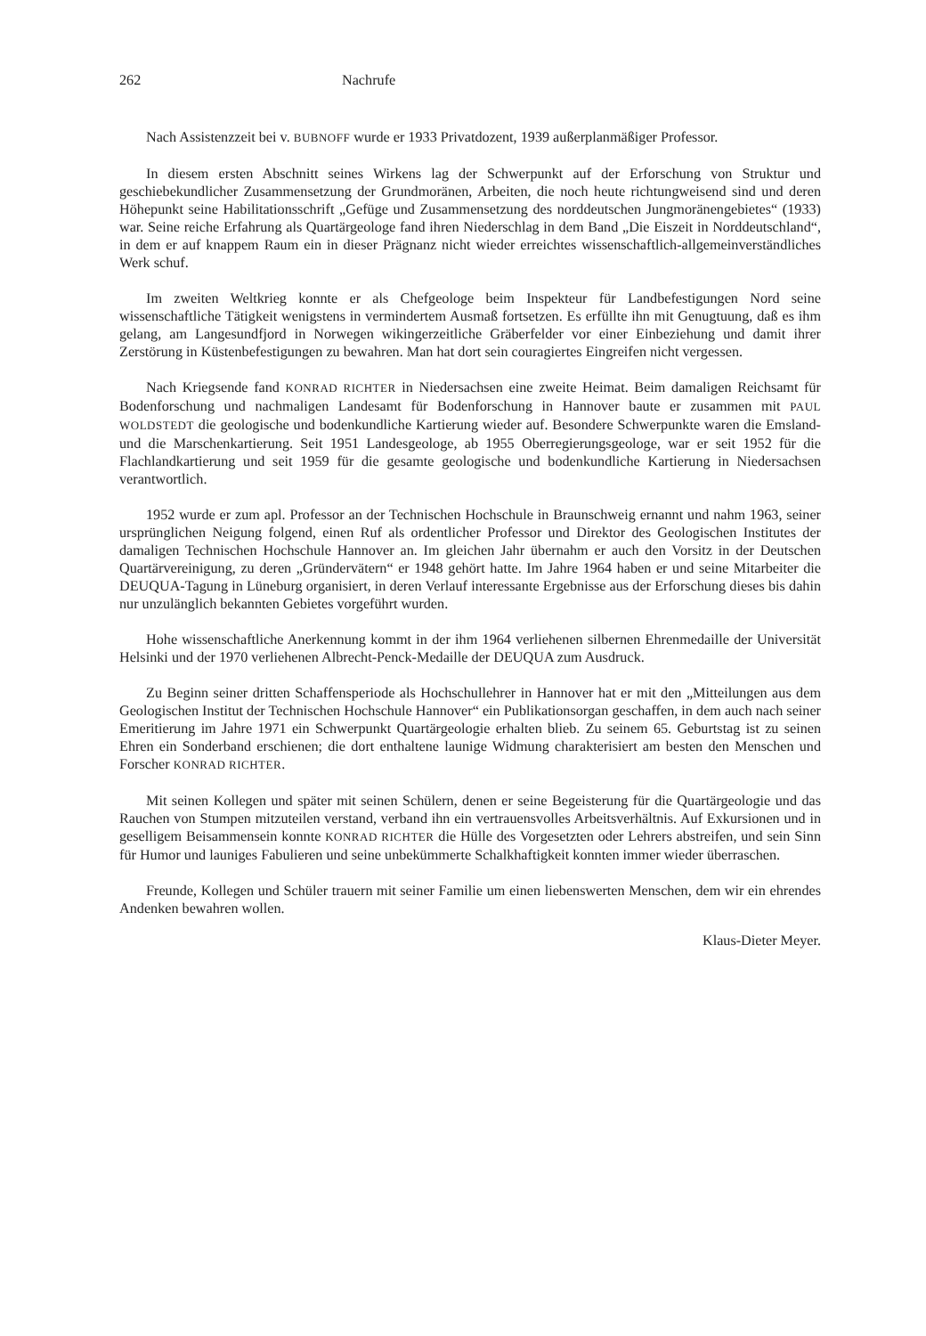262 Nachrufe
Nach Assistenzzeit bei v. BUBNOFF wurde er 1933 Privatdozent, 1939 außerplanmäßiger Professor.
In diesem ersten Abschnitt seines Wirkens lag der Schwerpunkt auf der Erforschung von Struktur und geschiebekundlicher Zusammensetzung der Grundmoränen, Arbeiten, die noch heute richtungweisend sind und deren Höhepunkt seine Habilitationsschrift „Gefüge und Zusammensetzung des norddeutschen Jungmoränengebietes“ (1933) war. Seine reiche Erfahrung als Quartärgeologe fand ihren Niederschlag in dem Band „Die Eiszeit in Norddeutschland“, in dem er auf knappem Raum ein in dieser Prägnanz nicht wieder erreichtes wissenschaftlich-allgemeinverständliches Werk schuf.
Im zweiten Weltkrieg konnte er als Chefgeologe beim Inspekteur für Landbefestigungen Nord seine wissenschaftliche Tätigkeit wenigstens in vermindertem Ausmaß fortsetzen. Es erfüllte ihn mit Genugtuung, daß es ihm gelang, am Langesundfjord in Norwegen wikingerzeitliche Gräberfelder vor einer Einbeziehung und damit ihrer Zerstörung in Küstenbefestigungen zu bewahren. Man hat dort sein couragiertes Eingreifen nicht vergessen.
Nach Kriegsende fand KONRAD RICHTER in Niedersachsen eine zweite Heimat. Beim damaligen Reichsamt für Bodenforschung und nachmaligen Landesamt für Bodenforschung in Hannover baute er zusammen mit PAUL WOLDSTEDT die geologische und bodenkundliche Kartierung wieder auf. Besondere Schwerpunkte waren die Emsland- und die Marschenkartierung. Seit 1951 Landesgeologe, ab 1955 Oberregierungsgeologe, war er seit 1952 für die Flachlandkartierung und seit 1959 für die gesamte geologische und bodenkundliche Kartierung in Niedersachsen verantwortlich.
1952 wurde er zum apl. Professor an der Technischen Hochschule in Braunschweig ernannt und nahm 1963, seiner ursprünglichen Neigung folgend, einen Ruf als ordentlicher Professor und Direktor des Geologischen Institutes der damaligen Technischen Hochschule Hannover an. Im gleichen Jahr übernahm er auch den Vorsitz in der Deutschen Quartärvereinigung, zu deren „Gründervätern“ er 1948 gehört hatte. Im Jahre 1964 haben er und seine Mitarbeiter die DEUQUA-Tagung in Lüneburg organisiert, in deren Verlauf interessante Ergebnisse aus der Erforschung dieses bis dahin nur unzulänglich bekannten Gebietes vorgeführt wurden.
Hohe wissenschaftliche Anerkennung kommt in der ihm 1964 verliehenen silbernen Ehrenmedaille der Universität Helsinki und der 1970 verliehenen Albrecht-Penck-Medaille der DEUQUA zum Ausdruck.
Zu Beginn seiner dritten Schaffensperiode als Hochschullehrer in Hannover hat er mit den „Mitteilungen aus dem Geologischen Institut der Technischen Hochschule Hannover“ ein Publikationsorgan geschaffen, in dem auch nach seiner Emeritierung im Jahre 1971 ein Schwerpunkt Quartärgeologie erhalten blieb. Zu seinem 65. Geburtstag ist zu seinen Ehren ein Sonderband erschienen; die dort enthaltene launige Widmung charakterisiert am besten den Menschen und Forscher KONRAD RICHTER.
Mit seinen Kollegen und später mit seinen Schülern, denen er seine Begeisterung für die Quartärgeologie und das Rauchen von Stumpen mitzuteilen verstand, verband ihn ein vertrauensvolles Arbeitsverhältnis. Auf Exkursionen und in geselligem Beisammensein konnte KONRAD RICHTER die Hülle des Vorgesetzten oder Lehrers abstreifen, und sein Sinn für Humor und launiges Fabulieren und seine unbekümmerte Schalkhaftigkeit konnten immer wieder überraschen.
Freunde, Kollegen und Schüler trauern mit seiner Familie um einen liebenswerten Menschen, dem wir ein ehrendes Andenken bewahren wollen.
Klaus-Dieter Meyer.